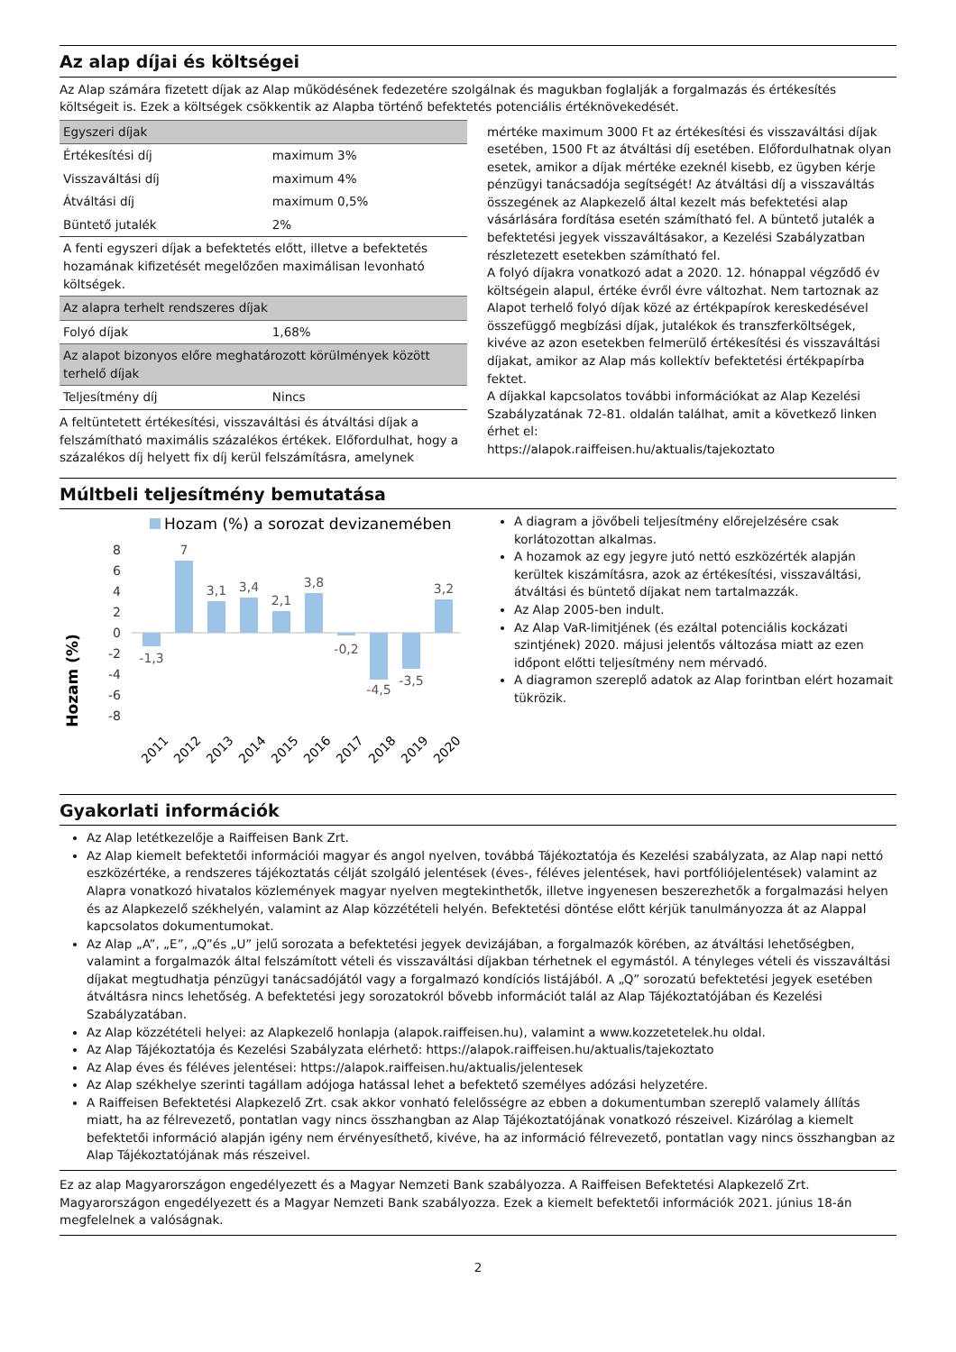Az alap díjai és költségei
Az Alap számára fizetett díjak az Alap működésének fedezetére szolgálnak és magukban foglalják a forgalmazás és értékesítés költségeit is. Ezek a költségek csökkentik az Alapba történő befektetés potenciális értéknövekedését.
| Egyszeri díjak | |
| Értékesítési díj | maximum 3% |
| Visszaváltási díj | maximum 4% |
| Átváltási díj | maximum 0,5% |
| Büntető jutalék | 2% |
| A fenti egyszeri díjak a befektetés előtt, illetve a befektetés hozamának kifizetését megelőzően maximálisan levonható költségek. | |
| Az alapra terhelt rendszeres díjak | |
| Folyó díjak | 1,68% |
| Az alapot bizonyos előre meghatározott körülmények között terhelő díjak | |
| Teljesítmény díj | Nincs |
A feltüntetett értékesítési, visszaváltási és átváltási díjak a felszámítható maximális százalékos értékek. Előfordulhat, hogy a százalékos díj helyett fix díj kerül felszámításra, amelynek
mértéke maximum 3000 Ft az értékesítési és visszaváltási díjak esetében, 1500 Ft az átváltási díj esetében. Előfordulhatnak olyan esetek, amikor a díjak mértéke ezeknél kisebb, ez ügyben kérje pénzügyi tanácsadója segítségét! Az átváltási díj a visszaváltás összegének az Alapkezelő által kezelt más befektetési alap vásárlására fordítása esetén számítható fel. A büntető jutalék a befektetési jegyek visszaváltásakor, a Kezelési Szabályzatban részletezett esetekben számítható fel.
A folyó díjakra vonatkozó adat a 2020. 12. hónappal végződő év költségein alapul, értéke évről évre változhat. Nem tartoznak az Alapot terhelő folyó díjak közé az értékpapírok kereskedésével összefüggő megbízási díjak, jutalékok és transzferköltségek, kivéve az azon esetekben felmerülő értékesítési és visszaváltási díjakat, amikor az Alap más kollektív befektetési értékpapírba fektet.
A díjakkal kapcsolatos további információkat az Alap Kezelési Szabályzatának 72-81. oldalán találhat, amit a következő linken érhet el:
https://alapok.raiffeisen.hu/aktualis/tajekoztato
Múltbeli teljesítmény bemutatása
Hozam (%) a sorozat devizanemében
Hozam (%)
8
6
4
2
0
-2
-4
-6
-8
-1,3
7
3,1
3,4
2,1
3,8
-0,2
-4,5
-3,5
3,2
2011
2012
2013
2014
2015
2016
2017
2018
2019
2020
A diagram a jövőbeli teljesítmény előrejelzésére csak korlátozottan alkalmas.
A hozamok az egy jegyre jutó nettó eszközérték alapján kerültek kiszámításra, azok az értékesítési, visszaváltási, átváltási és büntető díjakat nem tartalmazzák.
Az Alap 2005-ben indult.
Az Alap VaR-limitjének (és ezáltal potenciális kockázati szintjének) 2020. májusi jelentős változása miatt az ezen időpont előtti teljesítmény nem mérvadó.
A diagramon szereplő adatok az Alap forintban elért hozamait tükrözik.
Gyakorlati információk
Az Alap letétkezelője a Raiffeisen Bank Zrt.
Az Alap kiemelt befektetői információi magyar és angol nyelven, továbbá Tájékoztatója és Kezelési szabályzata, az Alap napi nettó eszközértéke, a rendszeres tájékoztatás célját szolgáló jelentések (éves-, féléves jelentések, havi portfóliójelentések) valamint az Alapra vonatkozó hivatalos közlemények magyar nyelven megtekinthetők, illetve ingyenesen beszerezhetők a forgalmazási helyen és az Alapkezelő székhelyén, valamint az Alap közzétételi helyén. Befektetési döntése előtt kérjük tanulmányozza át az Alappal kapcsolatos dokumentumokat.
Az Alap „A”, „E”, „Q”és „U” jelű sorozata a befektetési jegyek devizájában, a forgalmazók körében, az átváltási lehetőségben, valamint a forgalmazók által felszámított vételi és visszaváltási díjakban térhetnek el egymástól. A tényleges vételi és visszaváltási díjakat megtudhatja pénzügyi tanácsadójától vagy a forgalmazó kondíciós listájából. A „Q” sorozatú befektetési jegyek esetében átváltásra nincs lehetőség. A befektetési jegy sorozatokról bővebb információt talál az Alap Tájékoztatójában és Kezelési Szabályzatában.
Az Alap közzétételi helyei: az Alapkezelő honlapja (alapok.raiffeisen.hu), valamint a www.kozzetetelek.hu oldal.
Az Alap Tájékoztatója és Kezelési Szabályzata elérhető: https://alapok.raiffeisen.hu/aktualis/tajekoztato
Az Alap éves és féléves jelentései: https://alapok.raiffeisen.hu/aktualis/jelentesek
Az Alap székhelye szerinti tagállam adójoga hatással lehet a befektető személyes adózási helyzetére.
A Raiffeisen Befektetési Alapkezelő Zrt. csak akkor vonható felelősségre az ebben a dokumentumban szereplő valamely állítás miatt, ha az félrevezető, pontatlan vagy nincs összhangban az Alap Tájékoztatójának vonatkozó részeivel. Kizárólag a kiemelt befektetői információ alapján igény nem érvényesíthető, kivéve, ha az információ félrevezető, pontatlan vagy nincs összhangban az Alap Tájékoztatójának más részeivel.
Ez az alap Magyarországon engedélyezett és a Magyar Nemzeti Bank szabályozza. A Raiffeisen Befektetési Alapkezelő Zrt. Magyarországon engedélyezett és a Magyar Nemzeti Bank szabályozza. Ezek a kiemelt befektetői információk 2021. június 18-án megfelelnek a valóságnak.
2